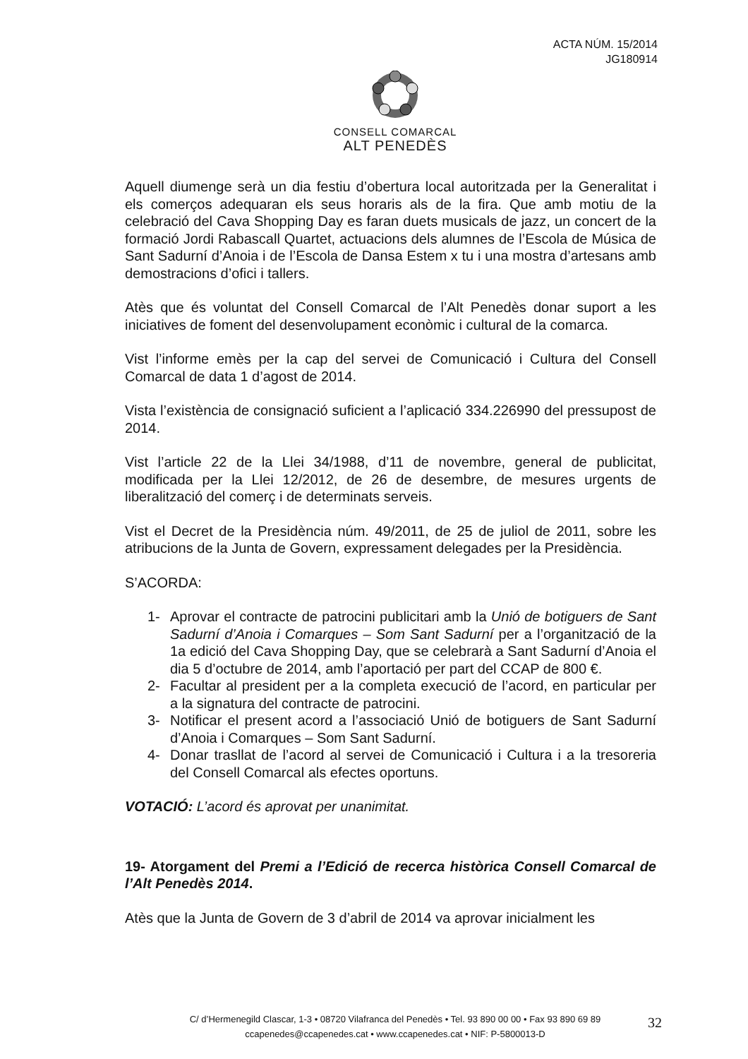ACTA NÚM. 15/2014
JG180914
CONSELL COMARCAL
ALT PENEDÈS
Aquell diumenge serà un dia festiu d’obertura local autoritzada per la Generalitat i els comerços adequaran els seus horaris als de la fira. Que amb motiu de la celebració del Cava Shopping Day es faran duets musicals de jazz, un concert de la formació Jordi Rabascall Quartet, actuacions dels alumnes de l’Escola de Música de Sant Sadurní d’Anoia i de l’Escola de Dansa Estem x tu i una mostra d’artesans amb demostracions d’ofici i tallers.
Atès que és voluntat del Consell Comarcal de l’Alt Penedès donar suport a les iniciatives de foment del desenvolupament econòmic i cultural de la comarca.
Vist l’informe emès per la cap del servei de Comunicació i Cultura del Consell Comarcal de data 1 d’agost de 2014.
Vista l’existència de consignació suficient a l’aplicació 334.226990 del pressupost de 2014.
Vist l’article 22 de la Llei 34/1988, d’11 de novembre, general de publicitat, modificada per la Llei 12/2012, de 26 de desembre, de mesures urgents de liberalització del comerç i de determinats serveis.
Vist el Decret de la Presidència núm. 49/2011, de 25 de juliol de 2011, sobre les atribucions de la Junta de Govern, expressament delegades per la Presidència.
S’ACORDA:
1- Aprovar el contracte de patrocini publicitari amb la Unió de botiguers de Sant Sadurní d’Anoia i Comarques – Som Sant Sadurní per a l’organització de la 1a edició del Cava Shopping Day, que se celebrarà a Sant Sadurní d’Anoia el dia 5 d’octubre de 2014, amb l’aportació per part del CCAP de 800 €.
2- Facultar al president per a la completa execució de l’acord, en particular per a la signatura del contracte de patrocini.
3- Notificar el present acord a l’associació Unió de botiguers de Sant Sadurní d’Anoia i Comarques – Som Sant Sadurní.
4- Donar trasllat de l’acord al servei de Comunicació i Cultura i a la tresoreria del Consell Comarcal als efectes oportuns.
VOTACIÓ: L’acord és aprovat per unanimitat.
19- Atorgament del Premi a l’Edició de recerca històrica Consell Comarcal de l’Alt Penedès 2014.
Atès que la Junta de Govern de 3 d’abril de 2014 va aprovar inicialment les
C/ d’Hermenegild Clascar, 1-3 • 08720 Vilafranca del Penedès • Tel. 93 890 00 00 • Fax 93 890 69 89
ccapenedes@ccapenedes.cat • www.ccapenedes.cat • NIF: P-5800013-D
32